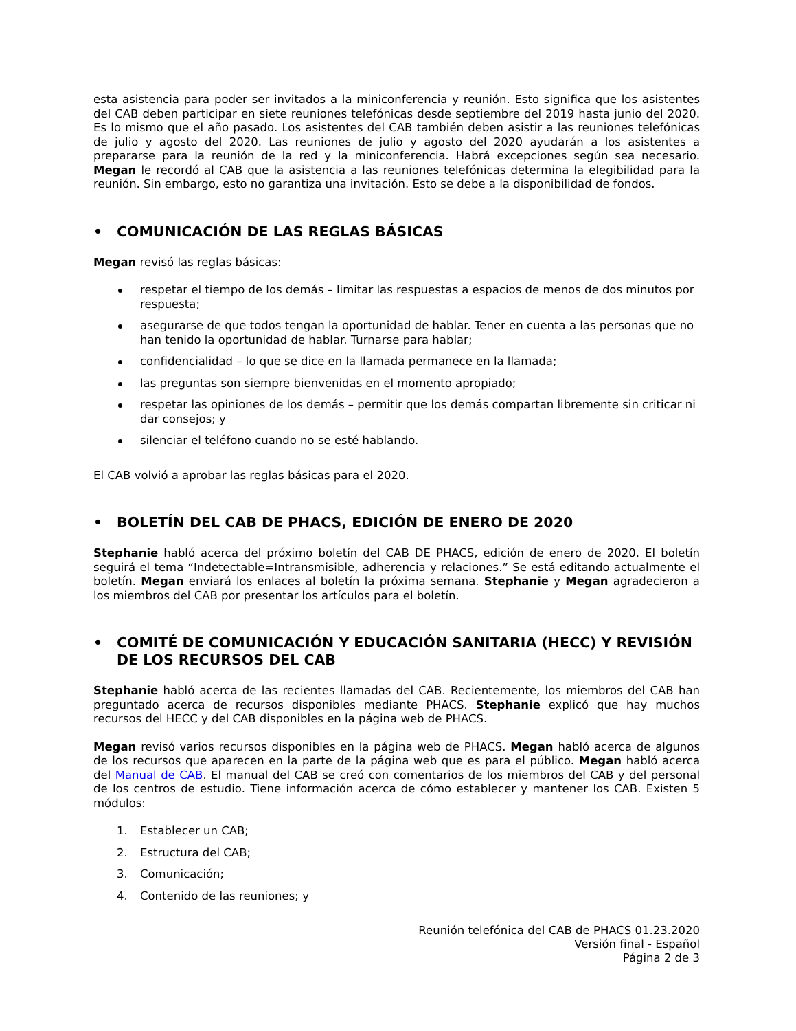esta asistencia para poder ser invitados a la miniconferencia y reunión. Esto significa que los asistentes del CAB deben participar en siete reuniones telefónicas desde septiembre del 2019 hasta junio del 2020. Es lo mismo que el año pasado. Los asistentes del CAB también deben asistir a las reuniones telefónicas de julio y agosto del 2020. Las reuniones de julio y agosto del 2020 ayudarán a los asistentes a prepararse para la reunión de la red y la miniconferencia. Habrá excepciones según sea necesario. Megan le recordó al CAB que la asistencia a las reuniones telefónicas determina la elegibilidad para la reunión. Sin embargo, esto no garantiza una invitación. Esto se debe a la disponibilidad de fondos.
• COMUNICACIÓN DE LAS REGLAS BÁSICAS
Megan revisó las reglas básicas:
respetar el tiempo de los demás – limitar las respuestas a espacios de menos de dos minutos por respuesta;
asegurarse de que todos tengan la oportunidad de hablar. Tener en cuenta a las personas que no han tenido la oportunidad de hablar. Turnarse para hablar;
confidencialidad – lo que se dice en la llamada permanece en la llamada;
las preguntas son siempre bienvenidas en el momento apropiado;
respetar las opiniones de los demás – permitir que los demás compartan libremente sin criticar ni dar consejos; y
silenciar el teléfono cuando no se esté hablando.
El CAB volvió a aprobar las reglas básicas para el 2020.
• BOLETÍN DEL CAB DE PHACS, EDICIÓN DE ENERO DE 2020
Stephanie habló acerca del próximo boletín del CAB DE PHACS, edición de enero de 2020. El boletín seguirá el tema “Indetectable=Intransmisible, adherencia y relaciones.” Se está editando actualmente el boletín. Megan enviará los enlaces al boletín la próxima semana. Stephanie y Megan agradecieron a los miembros del CAB por presentar los artículos para el boletín.
• COMITÉ DE COMUNICACIÓN Y EDUCACIÓN SANITARIA (HECC) Y REVISIÓN DE LOS RECURSOS DEL CAB
Stephanie habló acerca de las recientes llamadas del CAB. Recientemente, los miembros del CAB han preguntado acerca de recursos disponibles mediante PHACS. Stephanie explicó que hay muchos recursos del HECC y del CAB disponibles en la página web de PHACS.
Megan revisó varios recursos disponibles en la página web de PHACS. Megan habló acerca de algunos de los recursos que aparecen en la parte de la página web que es para el público. Megan habló acerca del Manual de CAB. El manual del CAB se creó con comentarios de los miembros del CAB y del personal de los centros de estudio. Tiene información acerca de cómo establecer y mantener los CAB. Existen 5 módulos:
1. Establecer un CAB;
2. Estructura del CAB;
3. Comunicación;
4. Contenido de las reuniones; y
Reunión telefónica del CAB de PHACS 01.23.2020
Versión final - Español
Página 2 de 3